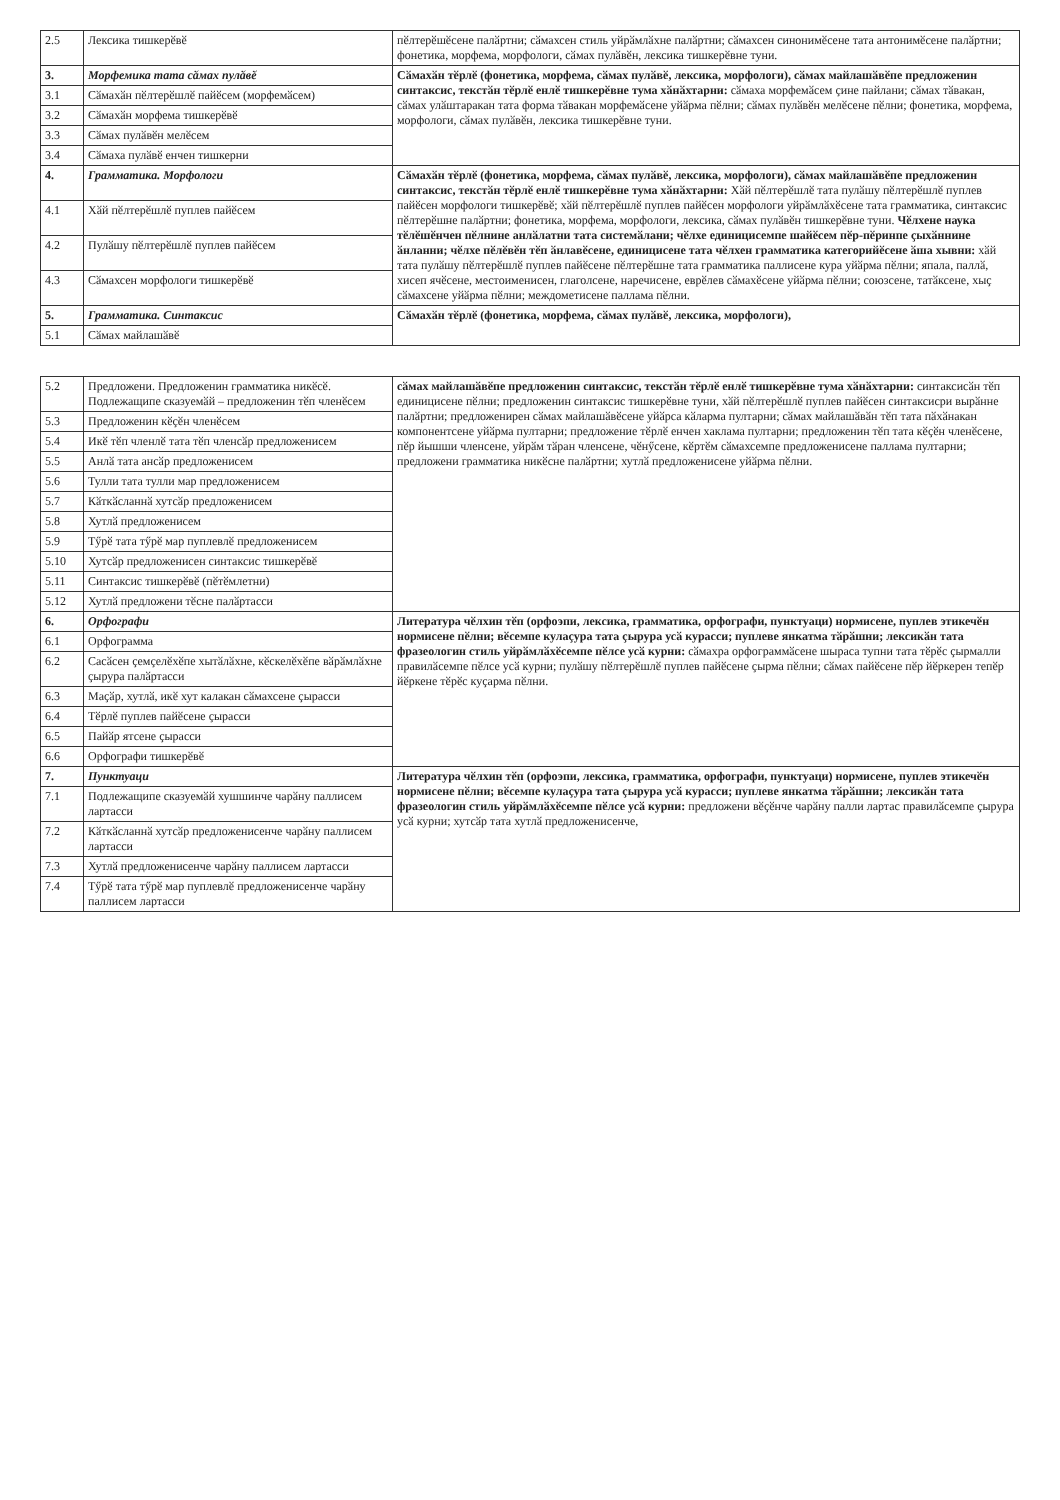| 2.5 | Лексика тишкерӗвӗ | пӗлтерӗшӗсене палӑртни; сӑмахсен стиль уйрӑмлӑхне палӑртни; сӑмахсен синонимӗсене тата антонимӗсене палӑртни; фонетика, морфема, морфологи, сӑмах пулӑвӗн, лексика тишкерӗвне туни. |
| 3. | Морфемика тата сӑмах пулӑвӗ | Сӑмахӑн тӗрлӗ (фонетика, морфема, сӑмах пулӑвӗ, лексика, морфологи), сӑмах майлашӑвӗпе предложенин синтаксис, текстӑн тӗрлӗ енлӗ тишкерӗвне тума хӑнӑхтарни: сӑмаха морфемӑсем ҫине пайлани; сӑмах тӑвакан, сӑмах улӑштаракан тата форма тӑвакан морфемӑсене уйӑрма пӗлни; сӑмах пулӑвӗн мелӗсене пӗлни; фонетика, морфема, морфологи, сӑмах пулӑвӗн, лексика тишкерӗвне туни. |
| 3.1 | Сӑмахӑн пӗлтерӗшлӗ пайӗсем (морфемӑсем) | |
| 3.2 | Сӑмахӑн морфема тишкерӗвӗ | |
| 3.3 | Сӑмах пулӑвӗн мелӗсем | |
| 3.4 | Сӑмаха пулӑвӗ енчен тишкерни | |
| 4. | Грамматика. Морфологи | Сӑмахӑн тӗрлӗ (фонетика, морфема, сӑмах пулӑвӗ, лексика, морфологи), сӑмах майлашӑвӗпе предложенин синтаксис, текстӑн тӗрлӗ енлӗ тишкерӗвне тума хӑнӑхтарни: Хӑй пӗлтерӗшлӗ тата пулӑшу пӗлтерӗшлӗ пуплев пайӗсен морфологи тишкерӗвӗ; хӑй пӗлтерӗшлӗ пуплев пайӗсен морфологи уйрӑмлӑхӗсене тата грамматика, синтаксис пӗлтерӗшне палӑртни; фонетика, морфема, морфологи, лексика, сӑмах пулӑвӗн тишкерӗвне туни. Чӗлхене наука тӗлӗшӗнчен пӗлнине анлӑлатни тата системӑлани; чӗлхе единицисемпе шайӗсем пӗр-пӗринпе ҫыхӑннине ӑнланни; чӗлхе пӗлӗвӗн тӗп ӑнлавӗсене, единицисене тата чӗлхен грамматика категорийӗсене ӑша хывни: хӑй тата пулӑшу пӗлтерӗшлӗ пуплев пайӗсене пӗлтерӗшне тата грамматика паллисене кура уйӑрма пӗлни; япала, паллӑ, хисеп ячӗсене, местоименисен, глаголсене, наречисене, еврӗлев сӑмахӗсене уйӑрма пӗлни; союзсене, татӑксене, хыҫ сӑмахсене уйӑрма пӗлни; междометисене паллама пӗлни. |
| 4.1 | Хӑй пӗлтерӗшлӗ пуплев пайӗсем | |
| 4.2 | Пулӑшу пӗлтерӗшлӗ пуплев пайӗсем | |
| 4.3 | Сӑмахсен морфологи тишкерӗвӗ | |
| 5. | Грамматика. Синтаксис | Сӑмахӑн тӗрлӗ (фонетика, морфема, сӑмах пулӑвӗ, лексика, морфологи), |
| 5.1 | Сӑмах майлашӑвӗ | |
| 5.2 | Предложени. Предложенин грамматика никӗсӗ. Подлежащипе сказуемӑй – предложенин тӗп членӗсем | сӑмах майлашӑвӗпе предложенин синтаксис, текстӑн тӗрлӗ енлӗ тишкерӗвне тума хӑнӑхтарни: синтаксисӑн тӗп единицисене пӗлни; предложенин синтаксис тишкерӗвне туни, хӑй пӗлтерӗшлӗ пуплев пайӗсен синтаксисри вырӑнне палӑртни; предложенирен сӑмах майлашӑвӗсене уйӑрса кӑларма пултарни; сӑмах майлашӑвӑн тӗп тата пӑхӑнакан компонентсене уйӑрма пултарни; предложение тӗрлӗ енчен хаклама пултарни; предложенин тӗп тата кӗҫӗн членӗсене, пӗр йышши членсене, уйрӑм тӑран членсене, чӗнӳсене, кӗртӗм сӑмахсемпе предложенисене паллама пултарни; предложени грамматика никӗсне палӑртни; хутлӑ предложенисене уйӑрма пӗлни. |
| 5.3 | Предложенин кӗҫӗн членӗсем | |
| 5.4 | Икӗ тӗп членлӗ тата тӗп членсӑр предложенисем | |
| 5.5 | Анлӑ тата ансӑр предложенисем | |
| 5.6 | Тулли тата тулли мар предложенисем | |
| 5.7 | Кӑткӑсланнӑ хутсӑр предложенисем | |
| 5.8 | Хутлӑ предложенисем | |
| 5.9 | Тӳрӗ тата тӳрӗ мар пуплевлӗ предложенисем | |
| 5.10 | Хутсӑр предложенисен синтаксис тишкерӗвӗ | |
| 5.11 | Синтаксис тишкерӗвӗ (пӗтӗмлетни) | |
| 5.12 | Хутлӑ предложени тӗсне палӑртасси | |
| 6. | Орфографи | Литература чӗлхин тӗп (орфоэпи, лексика, грамматика, орфографи, пунктуаци) нормисене, пуплев этикечӗн нормисене пӗлни; вӗсемпе кулаҫура тата ҫырура усӑ курасси; пуплеве янкатма тӑрӑшни; лексикӑн тата фразеологин стиль уйрӑмлӑхӗсемпе пӗлсе усӑ курни: сӑмахра орфограммӑсене шыраса тупни тата тӗрӗс ҫырмалли правилӑсемпе пӗлсе усӑ курни; пулӑшу пӗлтерӗшлӗ пуплев пайӗсене ҫырма пӗлни; сӑмах пайӗсене пӗр йӗркерен тепӗр йӗркене тӗрӗс куҫарма пӗлни. |
| 6.1 | Орфограмма | |
| 6.2 | Сасӑсен ҫемҫелӗхӗпе хытӑлӑхне, кӗскелӗхӗпе вӑрӑмлӑхне ҫырура палӑртасси | |
| 6.3 | Маҫӑр, хутлӑ, икӗ хут калакан сӑмахсене ҫырасси | |
| 6.4 | Тӗрлӗ пуплев пайӗсене ҫырасси | |
| 6.5 | Пайӑр ятсене ҫырасси | |
| 6.6 | Орфографи тишкерӗвӗ | |
| 7. | Пунктуаци | Литература чӗлхин тӗп (орфоэпи, лексика, грамматика, орфографи, пунктуаци) нормисене, пуплев этикечӗн нормисене пӗлни; вӗсемпе кулаҫура тата ҫырура усӑ курасси; пуплеве янкатма тӑрӑшни; лексикӑн тата фразеологин стиль уйрӑмлӑхӗсемпе пӗлсе усӑ курни: предложени вӗҫӗнче чарӑну палли лартас правилӑсемпе ҫырура усӑ курни; хутсӑр тата хутлӑ предложенисенче, |
| 7.1 | Подлежащипе сказуемӑй хушшинче чарӑну паллисем лартасси | |
| 7.2 | Кӑткӑсланнӑ хутсӑр предложенисенче чарӑну паллисем лартасси | |
| 7.3 | Хутлӑ предложенисенче чарӑну паллисем лартасси | |
| 7.4 | Тӳрӗ тата тӳрӗ мар пуплевлӗ предложенисенче чарӑну паллисем лартасси | |